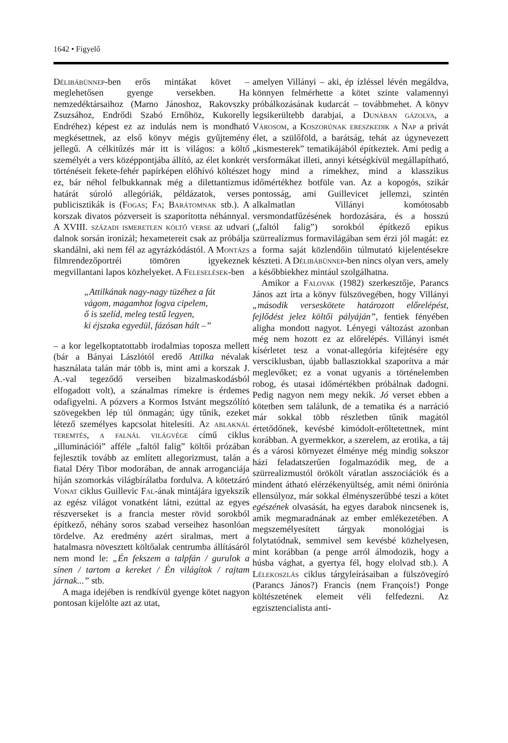1642 • Figyelő
Délibábünnep-ben erős mintákat követ – meglehetősen gyenge versekben. Ha nemzedéktársaihoz (Marno Jánoshoz, Rakovszky Zsuzsához, Endrődi Szabó Ernőhöz, Kukorelly Endréhez) képest ez az indulás nem is mondható megkésettnek, az első könyv mégis gyűjtemény jellegű. A célkitűzés már itt is világos: a költő személyét a vers középpontjába állító, az élet konkrét történéseit fekete-fehér papírképen előhívó költészet ez, bár néhol felbukkannak még a dilettantizmus határát súroló allegóriák, példázatok, verses publicisztikák is (Fogas; Fa; Barátomnak stb.). A korszak divatos pózverseit is szaporította néhánnyal. A XVIII. századi ismeretlen költő verse az udvari dalnok sorsán ironizál; hexametereit csak az próbálja skandálni, aki nem fél az agyrázkódástól. A Montázs filmrendezőportréi tömören igyekeznek megvillantani lapos közhelyeket. A Feleselések-ben
„Attilkának nagy-nagy tüzéhez a fát
vágom, magamhoz fogva cipelem,
ő is szelíd, meleg testű legyen,
ki éjszaka egyedül, fázósan hált –”
– a kor legelkoptatottabb irodalmias toposza mellett (bár a Bányai Lászlótól eredő Attilka névalak használata talán már több is, mint ami a korszak J. A.-val tegeződő verseiben bizalmaskodásból elfogadott volt), a szánalmas rímekre is érdemes odafigyelni. A pózvers a Kormos Istvánt megszólító szövegekben lép túl önmagán; úgy tűnik, ezeket létező személyes kapcsolat hitelesíti. Az ablaknál teremtés, a falnál világvége című ciklus „illuminációi” afféle „faltól falig” költői prózában fejlesztik tovább az említett allegorizmust, talán a fiatal Déry Tibor modorában, de annak arroganciája híján szomorkás világbírálatba fordulva. A kötetzáró Vonat ciklus Guillevic Fal-ának mintájára igyekszik az egész világot vonatként látni, ezúttal az egyes részverseket is a francia mester rövid sorokból építkező, néhány soros szabad verseihez hasonlóan tördelve. Az eredmény azért siralmas, mert a hatalmasra növesztett költőalak centrumba állításáról nem mond le: „Én fekszem a talpfán / gurulok a sínen / tartom a kereket / Én világítok / rajtam járnak...” stb.
A maga idejében is rendkívül gyenge kötet nagyon pontosan kijelölte azt az utat,
amelyen Villányi – aki, ép ízléssel lévén megáldva, könnyen felmérhette a kötet szinte valamennyi próbálkozásának kudarcát – továbbmehet. A könyv legsikerültebb darabjai, a Dunában gázolva, a Városom, a Koszorúnak ereszkedik a Nap a privát élet, a szülőföld, a barátság, tehát az úgynevezett „kismesterek” tematikájából építkeztek. Ami pedig a versformákat illeti, annyi kétségkívül megállapítható, hogy mind a rímekhez, mind a klasszikus időmértékhez botfüle van. Az a kopogós, szikár pontosság, ami Guillevicet jellemzi, szintén alkalmatlan Villányi komótosabb versmondatfűzésének hordozására, és a hosszú („faltól falig”) sorokból építkező epikus szürrealizmus formavilágában sem érzi jól magát: ez a forma saját közlendőin túlmutató kijelentésekre készteti. A Délibábünnep-ben nincs olyan vers, amely a későbbiekhez mintául szolgálhatna.
Amikor a Falovak (1982) szerkesztője, Parancs János azt írta a könyv fülszövegében, hogy Villányi „második verseskötete határozott előrelépést, fejlődést jelez költői pályáján”, fentiek fényében aligha mondott nagyot. Lényegi változást azonban még nem hozott ez az előrelépés. Villányi ismét kísérletet tesz a vonat-allegória kifejtésére egy versciklusban, újabb ballasztokkal szaporítva a már meglevőket; ez a vonat ugyanis a történelemben robog, és utasai időmértékben próbálnak dadogni. Pedig nagyon nem megy nekik. Jó verset ebben a kötetben sem találunk, de a tematika és a narráció már sokkal több részletben tűnik magától értetődőnek, kevésbé kimódolt-erőltetettnek, mint korábban. A gyermekkor, a szerelem, az erotika, a táj és a városi környezet élménye még mindig sokszor házi feladatszerűen fogalmazódik meg, de a szürrealizmustól örökölt váratlan asszociációk és a mindent átható elérzékenyültség, amit némi önirónia ellensúlyoz, már sokkal élményszerűbbé teszi a kötet egészének olvasását, ha egyes darabok nincsenek is, amik megmaradnának az ember emlékezetében. A megszemélyesített tárgyak monológjai is folytatódnak, semmivel sem kevésbé közhelyesen, mint korábban (a penge arról álmodozik, hogy a húsba vághat, a gyertya fél, hogy elolvad stb.). A Lélekoszlás ciklus tárgyleírásaiban a fülszövegíró (Parancs János?) Francis (nem François!) Ponge költészetének elemeit véli felfedezni. Az egzisztencialista anti-